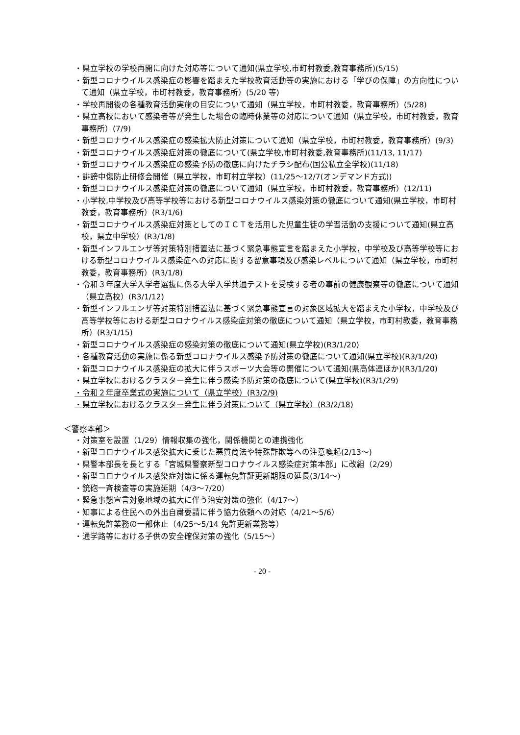・県立学校の学校再開に向けた対応等について通知(県立学校,市町村教委,教育事務所)(5/15)
・新型コロナウイルス感染症の影響を踏まえた学校教育活動等の実施における「学びの保障」の方向性について通知（県立学校，市町村教委，教育事務所）(5/20 等)
・学校再開後の各種教育活動実施の目安について通知（県立学校，市町村教委，教育事務所）(5/28)
・県立高校において感染者等が発生した場合の臨時休業等の対応について通知（県立学校，市町村教委，教育事務所）(7/9)
・新型コロナウイルス感染症の感染拡大防止対策について通知（県立学校，市町村教委，教育事務所）(9/3)
・新型コロナウイルス感染症対策の徹底について(県立学校,市町村教委,教育事務所)(11/13, 11/17)
・新型コロナウイルス感染症の感染予防の徹底に向けたチラシ配布(国公私立全学校)(11/18)
・誹謗中傷防止研修会開催（県立学校，市町村立学校）(11/25～12/7(オンデマンド方式))
・新型コロナウイルス感染症対策の徹底について通知（県立学校，市町村教委，教育事務所）(12/11)
・小学校,中学校及び高等学校等における新型コロナウイルス感染対策の徹底について通知(県立学校，市町村教委，教育事務所）(R3/1/6)
・新型コロナウイルス感染症対策としてのＩＣＴを活用した児童生徒の学習活動の支援について通知(県立高校，県立中学校）(R3/1/8)
・新型インフルエンザ等対策特別措置法に基づく緊急事態宣言を踏まえた小学校，中学校及び高等学校等における新型コロナウイルス感染症への対応に関する留意事項及び感染レベルについて通知（県立学校，市町村教委，教育事務所）(R3/1/8)
・令和３年度大学入学者選抜に係る大学入学共通テストを受検する者の事前の健康観察等の徹底について通知（県立高校）(R3/1/12)
・新型インフルエンザ等対策特別措置法に基づく緊急事態宣言の対象区域拡大を踏まえた小学校，中学校及び高等学校等における新型コロナウイルス感染症対策の徹底について通知（県立学校，市町村教委，教育事務所）(R3/1/15)
・新型コロナウイルス感染症の感染対策の徹底について通知(県立学校)(R3/1/20)
・各種教育活動の実施に係る新型コロナウイルス感染予防対策の徹底について通知(県立学校)(R3/1/20)
・新型コロナウイルス感染症の拡大に伴うスポーツ大会等の開催について通知(県高体連ほか)(R3/1/20)
・県立学校におけるクラスター発生に伴う感染予防対策の徹底について(県立学校)(R3/1/29)
・令和２年度卒業式の実施について（県立学校）(R3/2/9)
・県立学校におけるクラスター発生に伴う対策について（県立学校）(R3/2/18)
＜警察本部＞
・対策室を設置（1/29）情報収集の強化，関係機関との連携強化
・新型コロナウイルス感染拡大に乗じた悪質商法や特殊詐欺等への注意喚起(2/13～)
・県警本部長を長とする「宮城県警察新型コロナウイルス感染症対策本部」に改組（2/29）
・新型コロナウイルス感染症対策に係る運転免許証更新期限の延長(3/14～)
・銃砲一斉検査等の実施延期（4/3～7/20）
・緊急事態宣言対象地域の拡大に伴う治安対策の強化（4/17～）
・知事による住民への外出自粛要請に伴う協力依頼への対応（4/21～5/6）
・運転免許業務の一部休止（4/25～5/14 免許更新業務等）
・通学路等における子供の安全確保対策の強化（5/15～）
- 20 -